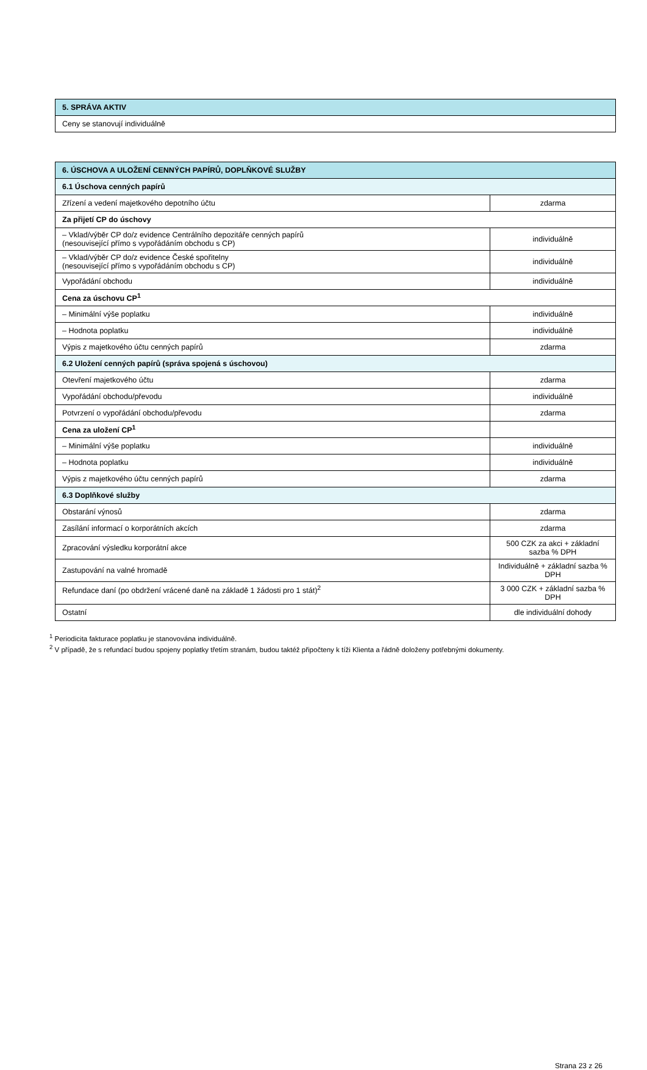| 5. SPRÁVA AKTIV |
| --- |
| Ceny se stanovují individuálně |
| 6. ÚSCHOVA A ULOŽENÍ CENNÝCH PAPÍRŮ, DOPLŇKOVÉ SLUŽBY | |
| --- | --- |
| 6.1 Úschova cenných papírů | |
| Zřízení a vedení majetkového depotního účtu | zdarma |
| Za přijetí CP do úschovy | |
| – Vklad/výběr CP do/z evidence Centrálního depozitáře cenných papírů (nesouvisející přímo s vypořádáním obchodu s CP) | individuálně |
| – Vklad/výběr CP do/z evidence České spořitelny (nesouvisející přímo s vypořádáním obchodu s CP) | individuálně |
| Vypořádání obchodu | individuálně |
| Cena za úschovu CP<sup>1</sup> | |
| – Minimální výše poplatku | individuálně |
| – Hodnota poplatku | individuálně |
| Výpis z majetkového účtu cenných papírů | zdarma |
| 6.2 Uložení cenných papírů (správa spojená s úschovou) | |
| Otevření majetkového účtu | zdarma |
| Vypořádání obchodu/převodu | individuálně |
| Potvrzení o vypořádání obchodu/převodu | zdarma |
| Cena za uložení CP<sup>1</sup> | |
| – Minimální výše poplatku | individuálně |
| – Hodnota poplatku | individuálně |
| Výpis z majetkového účtu cenných papírů | zdarma |
| 6.3 Doplňkové služby | |
| Obstarání výnosů | zdarma |
| Zasílání informací o korporátních akcích | zdarma |
| Zpracování výsledku korporátní akce | 500 CZK za akci + základní sazba % DPH |
| Zastupování na valné hromadě | Individuálně + základní sazba % DPH |
| Refundace daní (po obdržení vrácené daně na základě 1 žádosti pro 1 stát)<sup>2</sup> | 3 000 CZK + základní sazba % DPH |
| Ostatní | dle individuální dohody |
<sup>1</sup> Periodicita fakturace poplatku je stanovována individuálně.
<sup>2</sup> V případě, že s refundací budou spojeny poplatky třetím stranám, budou taktéž připočteny k tíži Klienta a řádně doloženy potřebnými dokumenty.
Strana 23 z 26